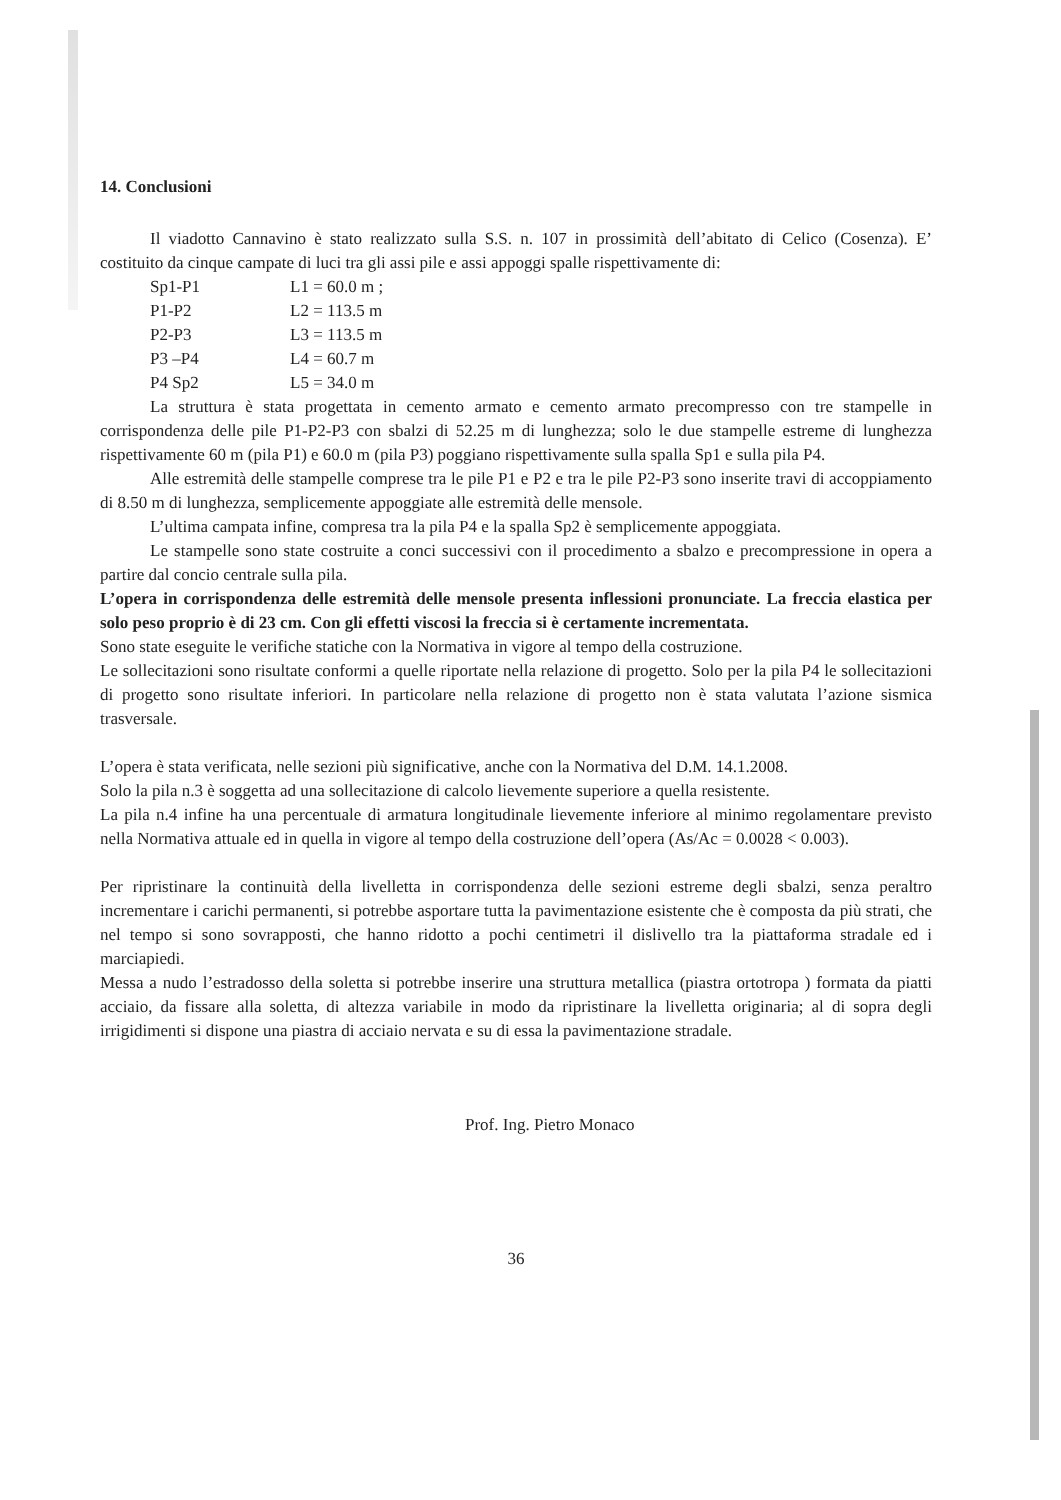14. Conclusioni
Il viadotto Cannavino è stato realizzato sulla S.S. n. 107 in prossimità dell’abitato di Celico (Cosenza). E’ costituito da cinque campate di luci tra gli assi pile e assi appoggi spalle rispettivamente di:
| Sp1-P1 | L1 = 60.0 m ; |
| P1-P2 | L2 = 113.5 m |
| P2-P3 | L3 = 113.5 m |
| P3 –P4 | L4 = 60.7 m |
| P4 Sp2 | L5 = 34.0 m |
La struttura è stata progettata in cemento armato e cemento armato precompresso con tre stampelle in corrispondenza delle pile P1-P2-P3 con sbalzi di 52.25 m di lunghezza; solo le due stampelle estreme di lunghezza rispettivamente 60 m (pila P1) e 60.0 m (pila P3) poggiano rispettivamente sulla spalla Sp1 e sulla pila P4.
Alle estremità delle stampelle comprese tra le pile P1 e P2 e tra le pile P2-P3 sono inserite travi di accoppiamento di 8.50 m di lunghezza, semplicemente appoggiate alle estremità delle mensole.
L’ultima campata infine, compresa tra la pila P4 e la spalla Sp2 è semplicemente appoggiata.
Le stampelle sono state costruite a conci successivi con il procedimento a sbalzo e precompressione in opera a partire dal concio centrale sulla pila.
L’opera in corrispondenza delle estremità delle mensole presenta inflessioni pronunciate. La freccia elastica per solo peso proprio è di 23 cm. Con gli effetti viscosi la freccia si è certamente incrementata.
Sono state eseguite le verifiche statiche con la Normativa in vigore al tempo della costruzione.
Le sollecitazioni sono risultate conformi a quelle riportate nella relazione di progetto. Solo per la pila P4 le sollecitazioni di progetto sono risultate inferiori. In particolare nella relazione di progetto non è stata valutata l’azione sismica trasversale.
L’opera è stata verificata, nelle sezioni più significative, anche con la Normativa del D.M. 14.1.2008.
Solo la pila n.3 è soggetta ad una sollecitazione di calcolo lievemente superiore a quella resistente.
La pila n.4 infine ha una percentuale di armatura longitudinale lievemente inferiore al minimo regolamentare previsto nella Normativa attuale ed in quella in vigore al tempo della costruzione dell’opera (As/Ac = 0.0028 < 0.003).
Per ripristinare la continuità della livelletta in corrispondenza delle sezioni estreme degli sbalzi, senza peraltro incrementare i carichi permanenti, si potrebbe asportare tutta la pavimentazione esistente che è composta da più strati, che nel tempo si sono sovrapposti, che hanno ridotto a pochi centimetri il dislivello tra la piattaforma stradale ed i marciapiedi.
Messa a nudo l’estradosso della soletta si potrebbe inserire una struttura metallica (piastra ortotropa ) formata da piatti acciaio, da fissare alla soletta, di altezza variabile in modo da ripristinare la livelletta originaria; al di sopra degli irrigidimenti si dispone una piastra di acciaio nervata e su di essa la pavimentazione stradale.
Prof. Ing. Pietro Monaco
36